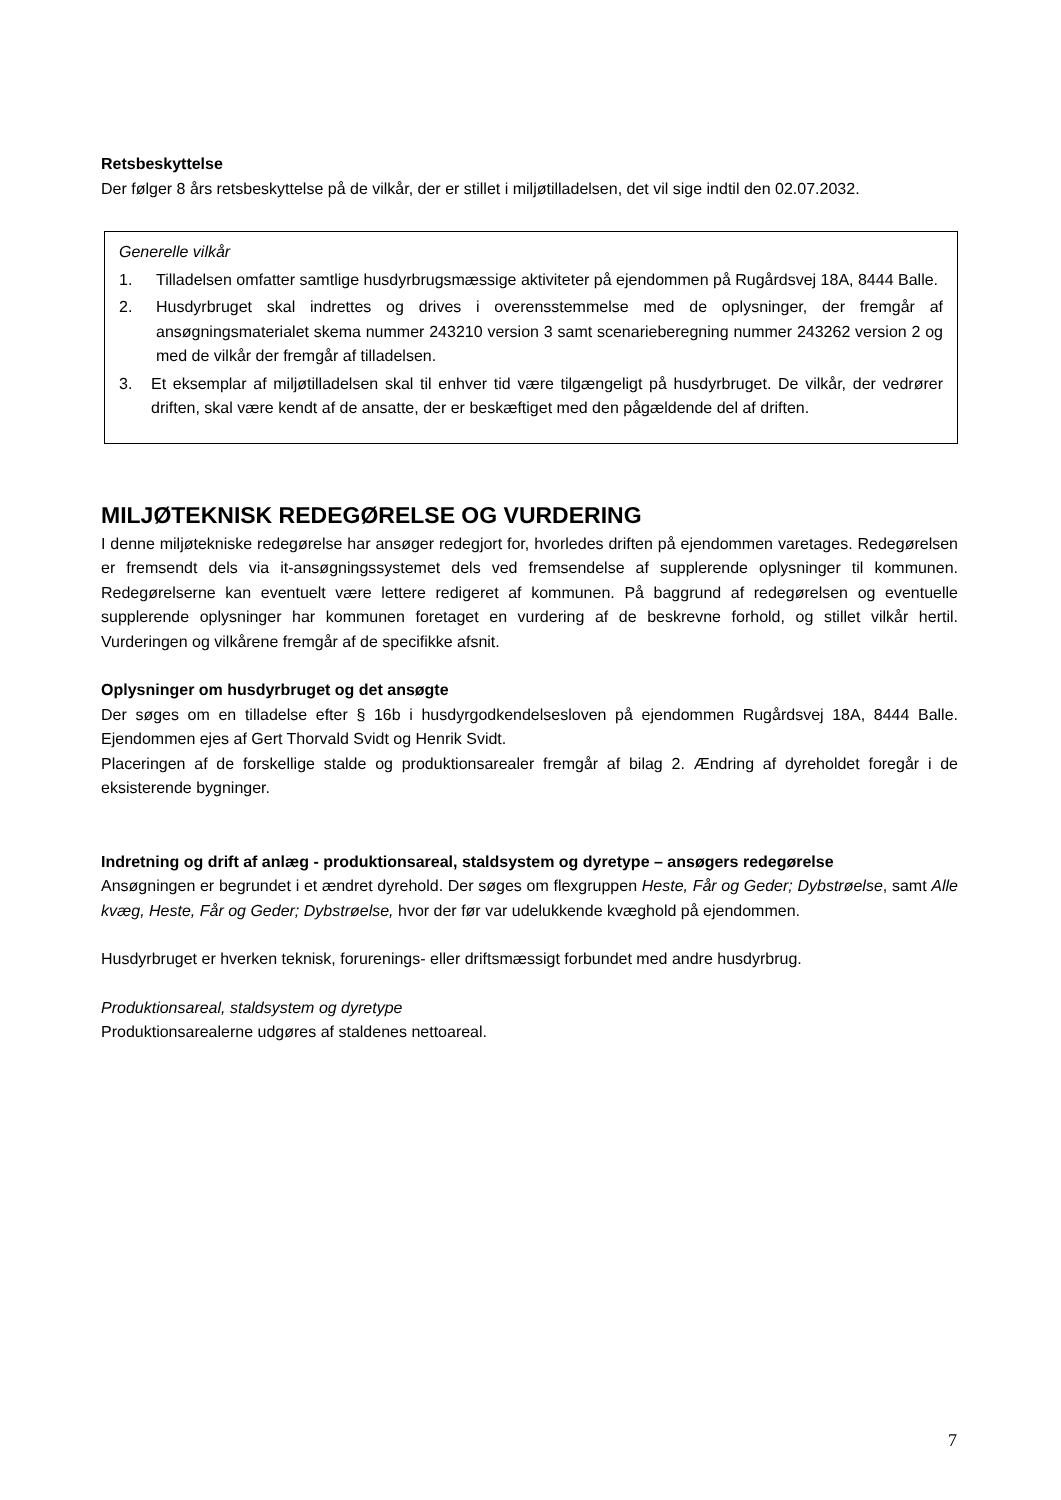Retsbeskyttelse
Der følger 8 års retsbeskyttelse på de vilkår, der er stillet i miljøtilladelsen, det vil sige indtil den 02.07.2032.
Generelle vilkår
1. Tilladelsen omfatter samtlige husdyrbrugsmæssige aktiviteter på ejendommen på Rugårdsvej 18A, 8444 Balle.
2. Husdyrbruget skal indrettes og drives i overensstemmelse med de oplysninger, der fremgår af ansøgningsmaterialet skema nummer 243210 version 3 samt scenarieberegning nummer 243262 version 2 og med de vilkår der fremgår af tilladelsen.
3. Et eksemplar af miljøtilladelsen skal til enhver tid være tilgængeligt på husdyrbruget. De vilkår, der vedrører driften, skal være kendt af de ansatte, der er beskæftiget med den pågældende del af driften.
MILJØTEKNISK REDEGØRELSE OG VURDERING
I denne miljøtekniske redegørelse har ansøger redegjort for, hvorledes driften på ejendommen varetages. Redegørelsen er fremsendt dels via it-ansøgningssystemet dels ved fremsendelse af supplerende oplysninger til kommunen. Redegørelserne kan eventuelt være lettere redigeret af kommunen. På baggrund af redegørelsen og eventuelle supplerende oplysninger har kommunen foretaget en vurdering af de beskrevne forhold, og stillet vilkår hertil. Vurderingen og vilkårene fremgår af de specifikke afsnit.
Oplysninger om husdyrbruget og det ansøgte
Der søges om en tilladelse efter § 16b i husdyrgodkendelsesloven på ejendommen Rugårdsvej 18A, 8444 Balle. Ejendommen ejes af Gert Thorvald Svidt og Henrik Svidt.
Placeringen af de forskellige stalde og produktionsarealer fremgår af bilag 2. Ændring af dyreholdet foregår i de eksisterende bygninger.
Indretning og drift af anlæg - produktionsareal, staldsystem og dyretype – ansøgers redegørelse
Ansøgningen er begrundet i et ændret dyrehold. Der søges om flexgruppen Heste, Får og Geder; Dybstrøelse, samt Alle kvæg, Heste, Får og Geder; Dybstrøelse, hvor der før var udelukkende kvæghold på ejendommen.
Husdyrbruget er hverken teknisk, forurenings- eller driftsmæssigt forbundet med andre husdyrbrug.
Produktionsareal, staldsystem og dyretype
Produktionsarealerne udgøres af staldenes nettoareal.
7